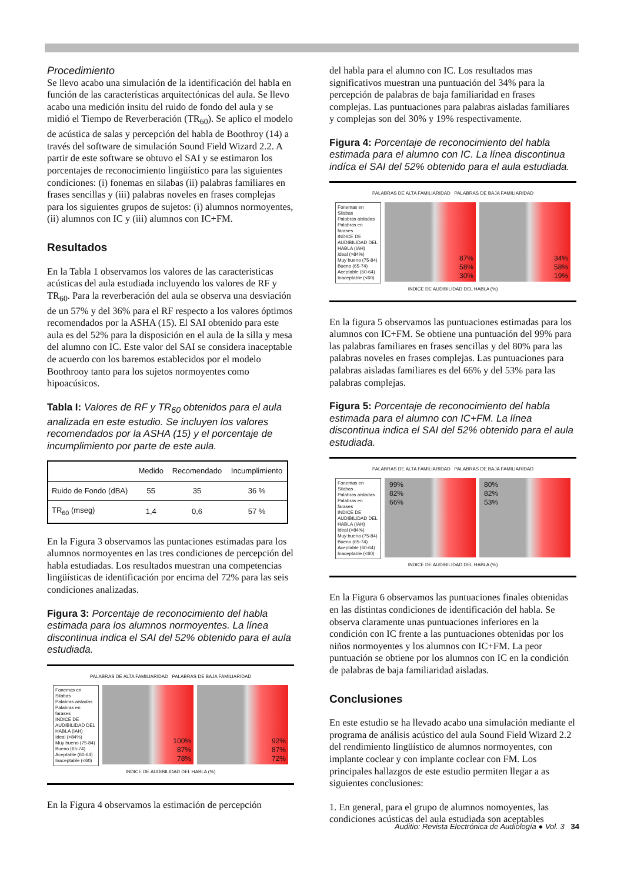Procedimiento
Se llevo acabo una simulación de la identificación del habla en función de las características arquitectónicas del aula. Se llevo acabo una medición insitu del ruido de fondo del aula y se midió el Tiempo de Reverberación (TR<sub>60</sub>). Se aplico el modelo de acústica de salas y percepción del habla de Boothroy (14) a través del software de simulación Sound Field Wizard 2.2. A partir de este software se obtuvo el SAI y se estimaron los porcentajes de reconocimiento lingüístico para las siguientes condiciones: (i) fonemas en silabas (ii) palabras familiares en frases sencillas y (iii) palabras noveles en frases complejas para los siguientes grupos de sujetos: (i) alumnos normoyentes, (ii) alumnos con IC y (iii) alumnos con IC+FM.
Resultados
En la Tabla 1 observamos los valores de las caracteristicas acústicas del aula estudiada incluyendo los valores de RF y TR<sub>60</sub>. Para la reverberación del aula se observa una desviación de un 57% y del 36% para el RF respecto a los valores óptimos recomendados por la ASHA (15). El SAI obtenido para este aula es del 52% para la disposición en el aula de la silla y mesa del alumno con IC. Este valor del SAI se considera inaceptable de acuerdo con los baremos establecidos por el modelo Boothrooy tanto para los sujetos normoyentes como hipoacúsicos.
Tabla I: Valores de RF y TR<sub>60</sub> obtenidos para el aula analizada en este estudio. Se incluyen los valores recomendados por la ASHA (15) y el porcentaje de incumplimiento por parte de este aula.
| | Medido | Recomendado | Incumplimiento |
| --- | --- | --- | --- |
| Ruido de Fondo (dBA) | 55 | 35 | 36 % |
| TR<sub>60</sub> (mseg) | 1,4 | 0,6 | 57 % |
En la Figura 3 observamos las puntaciones estimadas para los alumnos normoyentes en las tres condiciones de percepción del habla estudiadas. Los resultados muestran una competencias lingüísticas de identificación por encima del 72% para las seis condiciones analizadas.
Figura 3: Porcentaje de reconocimiento del habla estimada para los alumnos normoyentes. La línea discontinua indica el SAI del 52% obtenido para el aula estudiada.
PALABRAS DE ALTA FAMILIARIDAD PALABRAS DE BAJA FAMILIARIDAD
Fonemas en Silabas
Palabras aisladas
Palabras en farases
INDICE DE AUDIBILIDAD DEL HABLA (IAH)
Ideal (>84%)
Muy bueno (75-84)
Bueno (65-74)
Aceptable (60-64)
Inaceptable (<60)
100%
87%
78%
92%
87%
72%
INDICE DE AUDIBILIDAD DEL HABLA (%)
En la Figura 4 observamos la estimación de percepción
del habla para el alumno con IC. Los resultados mas significativos muestran una puntuación del 34% para la percepción de palabras de baja familiaridad en frases complejas. Las puntuaciones para palabras aisladas familiares y complejas son del 30% y 19% respectivamente.
Figura 4: Porcentaje de reconocimiento del habla estimada para el alumno con IC. La línea discontinua indíca el SAI del 52% obtenido para el aula estudiada.
PALABRAS DE ALTA FAMILIARIDAD PALABRAS DE BAJA FAMILIARIDAD
Fonemas en Silabas
Palabras aisladas
Palabras en farases
INDICE DE AUDIBILIDAD DEL HABLA (IAH)
Ideal (>84%)
Muy bueno (75-84)
Bueno (65-74)
Aceptable (60-64)
Inaceptable (<60)
87%
58%
30%
34%
58%
19%
INDICE DE AUDIBILIDAD DEL HABLA (%)
En la figura 5 observamos las puntuaciones estimadas para los alumnos con IC+FM. Se obtiene una puntuación del 99% para las palabras familiares en frases sencillas y del 80% para las palabras noveles en frases complejas. Las puntuaciones para palabras aisladas familiares es del 66% y del 53% para las palabras complejas.
Figura 5: Porcentaje de reconocimiento del habla estimada para el alumno con IC+FM. La línea discontinua indica el SAI del 52% obtenido para el aula estudiada.
PALABRAS DE ALTA FAMILIARIDAD PALABRAS DE BAJA FAMILIARIDAD
Fonemas en Silabas
Palabras aisladas
Palabras en farases
INDICE DE AUDIBILIDAD DEL HABLA (IAH)
Ideal (>84%)
Muy bueno (75-84)
Bueno (65-74)
Aceptable (60-64)
Inaceptable (<60)
99%
82%
66%
80%
82%
53%
INDICE DE AUDIBILIDAD DEL HABLA (%)
En la Figura 6 observamos las puntuaciones finales obtenidas en las distintas condiciones de identificación del habla. Se observa claramente unas puntuaciones inferiores en la condición con IC frente a las puntuaciones obtenidas por los niños normoyentes y los alumnos con IC+FM. La peor puntuación se obtiene por los alumnos con IC en la condición de palabras de baja familiaridad aisladas.
Conclusiones
En este estudio se ha llevado acabo una simulación mediante el programa de análisis acústico del aula Sound Field Wizard 2.2 del rendimiento lingüístico de alumnos normoyentes, con implante coclear y con implante coclear con FM. Los principales hallazgos de este estudio permiten llegar a as siguientes conclusiones:
1. En general, para el grupo de alumnos nomoyentes, las condiciones acústicas del aula estudiada son aceptables
Auditio: Revista Electrónica de Audiología ● Vol. 3 34